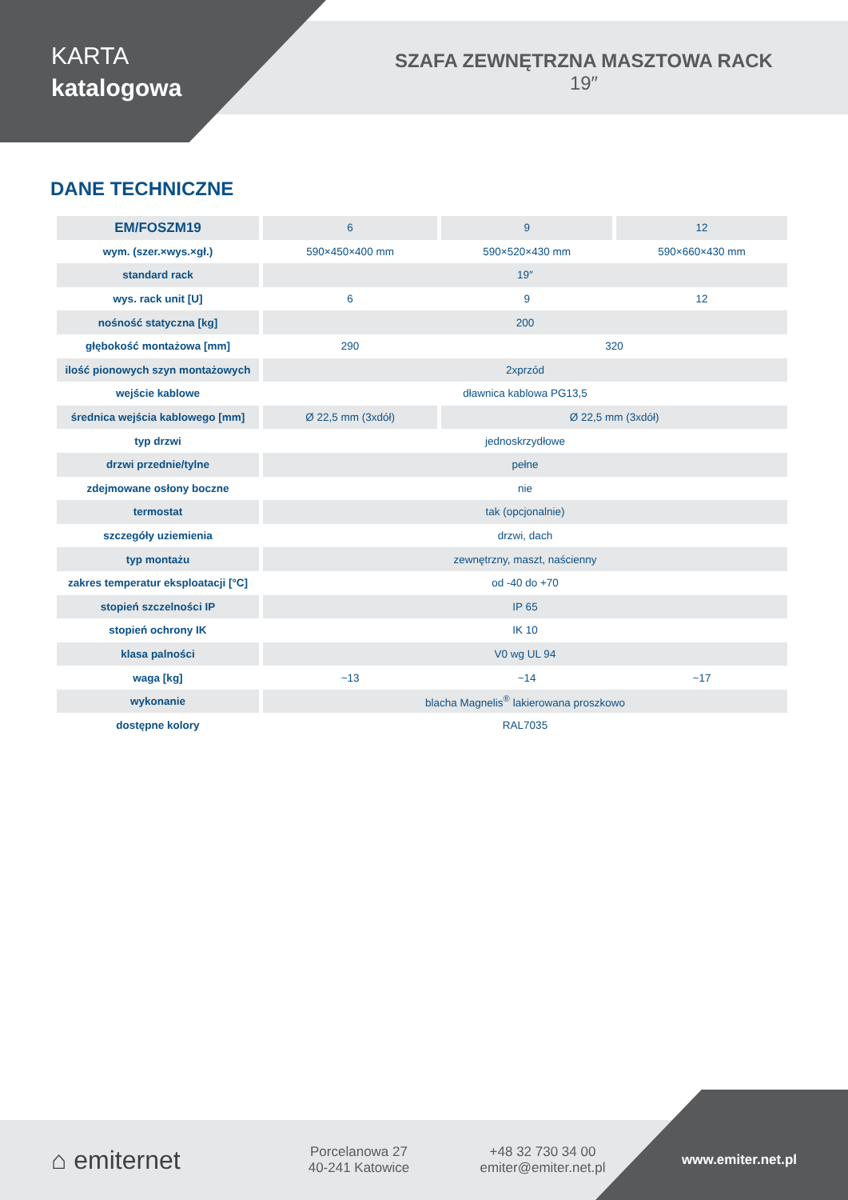KARTA
katalogowa
SZAFA ZEWNĘTRZNA MASZTOWA RACK
19″
DANE TECHNICZNE
| EM/FOSZM19 | 6 | 9 | 12 |
| wym. (szer.×wys.×gł.) | 590×450×400 mm | 590×520×430 mm | 590×660×430 mm |
| standard rack | 19″ | | |
| wys. rack unit [U] | 6 | 9 | 12 |
| nośność statyczna [kg] | 200 | | |
| głębokość montażowa [mm] | 290 | 320 | |
| ilość pionowych szyn montażowych | 2xprzód | | |
| wejście kablowe | dławnica kablowa PG13,5 | | |
| średnica wejścia kablowego [mm] | Ø 22,5 mm (3xdół) | Ø 22,5 mm (3xdół) | |
| typ drzwi | jednoskrzydłowe | | |
| drzwi przednie/tylne | pełne | | |
| zdejmowane osłony boczne | nie | | |
| termostat | tak (opcjonalnie) | | |
| szczegóły uziemienia | drzwi, dach | | |
| typ montażu | zewnętrzny, maszt, naścienny | | |
| zakres temperatur eksploatacji [°C] | od -40 do +70 | | |
| stopień szczelności IP | IP 65 | | |
| stopień ochrony IK | IK 10 | | |
| klasa palności | V0 wg UL 94 | | |
| waga [kg] | ~13 | ~14 | ~17 |
| wykonanie | blacha Magnelis<sup>®</sup> lakierowana proszkowo | | |
| dostępne kolory | RAL7035 | | |
⌂ emiternet
Porcelanowa 27
40-241 Katowice
+48 32 730 34 00
emiter@emiter.net.pl
www.emiter.net.pl